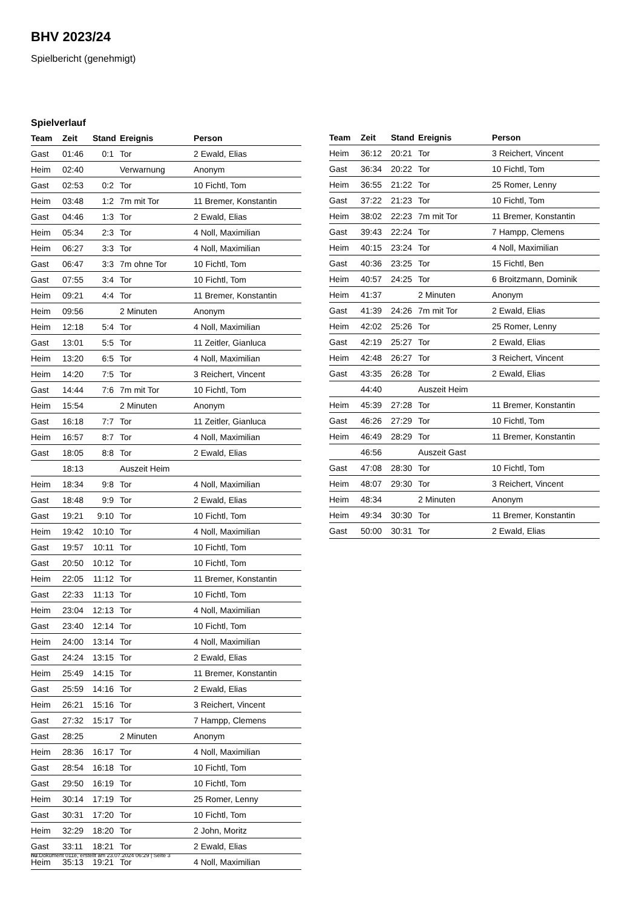BHV 2023/24
Spielbericht (genehmigt)
Spielverlauf
| Team | Zeit | Stand | Ereignis | Person |
| --- | --- | --- | --- | --- |
| Gast | 01:46 | 0:1 | Tor | 2 Ewald, Elias |
| Heim | 02:40 | | Verwarnung | Anonym |
| Gast | 02:53 | 0:2 | Tor | 10 Fichtl, Tom |
| Heim | 03:48 | 1:2 | 7m mit Tor | 11 Bremer, Konstantin |
| Gast | 04:46 | 1:3 | Tor | 2 Ewald, Elias |
| Heim | 05:34 | 2:3 | Tor | 4 Noll, Maximilian |
| Heim | 06:27 | 3:3 | Tor | 4 Noll, Maximilian |
| Gast | 06:47 | 3:3 | 7m ohne Tor | 10 Fichtl, Tom |
| Gast | 07:55 | 3:4 | Tor | 10 Fichtl, Tom |
| Heim | 09:21 | 4:4 | Tor | 11 Bremer, Konstantin |
| Heim | 09:56 | | 2 Minuten | Anonym |
| Heim | 12:18 | 5:4 | Tor | 4 Noll, Maximilian |
| Gast | 13:01 | 5:5 | Tor | 11 Zeitler, Gianluca |
| Heim | 13:20 | 6:5 | Tor | 4 Noll, Maximilian |
| Heim | 14:20 | 7:5 | Tor | 3 Reichert, Vincent |
| Gast | 14:44 | 7:6 | 7m mit Tor | 10 Fichtl, Tom |
| Heim | 15:54 | | 2 Minuten | Anonym |
| Gast | 16:18 | 7:7 | Tor | 11 Zeitler, Gianluca |
| Heim | 16:57 | 8:7 | Tor | 4 Noll, Maximilian |
| Gast | 18:05 | 8:8 | Tor | 2 Ewald, Elias |
| | 18:13 | | Auszeit Heim | |
| Heim | 18:34 | 9:8 | Tor | 4 Noll, Maximilian |
| Gast | 18:48 | 9:9 | Tor | 2 Ewald, Elias |
| Gast | 19:21 | 9:10 | Tor | 10 Fichtl, Tom |
| Heim | 19:42 | 10:10 | Tor | 4 Noll, Maximilian |
| Gast | 19:57 | 10:11 | Tor | 10 Fichtl, Tom |
| Gast | 20:50 | 10:12 | Tor | 10 Fichtl, Tom |
| Heim | 22:05 | 11:12 | Tor | 11 Bremer, Konstantin |
| Gast | 22:33 | 11:13 | Tor | 10 Fichtl, Tom |
| Heim | 23:04 | 12:13 | Tor | 4 Noll, Maximilian |
| Gast | 23:40 | 12:14 | Tor | 10 Fichtl, Tom |
| Heim | 24:00 | 13:14 | Tor | 4 Noll, Maximilian |
| Gast | 24:24 | 13:15 | Tor | 2 Ewald, Elias |
| Heim | 25:49 | 14:15 | Tor | 11 Bremer, Konstantin |
| Gast | 25:59 | 14:16 | Tor | 2 Ewald, Elias |
| Heim | 26:21 | 15:16 | Tor | 3 Reichert, Vincent |
| Gast | 27:32 | 15:17 | Tor | 7 Hampp, Clemens |
| Gast | 28:25 | | 2 Minuten | Anonym |
| Heim | 28:36 | 16:17 | Tor | 4 Noll, Maximilian |
| Gast | 28:54 | 16:18 | Tor | 10 Fichtl, Tom |
| Gast | 29:50 | 16:19 | Tor | 10 Fichtl, Tom |
| Heim | 30:14 | 17:19 | Tor | 25 Romer, Lenny |
| Gast | 30:31 | 17:20 | Tor | 10 Fichtl, Tom |
| Heim | 32:29 | 18:20 | Tor | 2 John, Moritz |
| Gast | 33:11 | 18:21 | Tor | 2 Ewald, Elias |
| Heim | 35:13 | 19:21 | Tor | 4 Noll, Maximilian |
| Team | Zeit | Stand | Ereignis | Person |
| --- | --- | --- | --- | --- |
| Heim | 36:12 | 20:21 | Tor | 3 Reichert, Vincent |
| Gast | 36:34 | 20:22 | Tor | 10 Fichtl, Tom |
| Heim | 36:55 | 21:22 | Tor | 25 Romer, Lenny |
| Gast | 37:22 | 21:23 | Tor | 10 Fichtl, Tom |
| Heim | 38:02 | 22:23 | 7m mit Tor | 11 Bremer, Konstantin |
| Gast | 39:43 | 22:24 | Tor | 7 Hampp, Clemens |
| Heim | 40:15 | 23:24 | Tor | 4 Noll, Maximilian |
| Gast | 40:36 | 23:25 | Tor | 15 Fichtl, Ben |
| Heim | 40:57 | 24:25 | Tor | 6 Broitzmann, Dominik |
| Heim | 41:37 | | 2 Minuten | Anonym |
| Gast | 41:39 | 24:26 | 7m mit Tor | 2 Ewald, Elias |
| Heim | 42:02 | 25:26 | Tor | 25 Romer, Lenny |
| Gast | 42:19 | 25:27 | Tor | 2 Ewald, Elias |
| Heim | 42:48 | 26:27 | Tor | 3 Reichert, Vincent |
| Gast | 43:35 | 26:28 | Tor | 2 Ewald, Elias |
| | 44:40 | | Auszeit Heim | |
| Heim | 45:39 | 27:28 | Tor | 11 Bremer, Konstantin |
| Gast | 46:26 | 27:29 | Tor | 10 Fichtl, Tom |
| Heim | 46:49 | 28:29 | Tor | 11 Bremer, Konstantin |
| | 46:56 | | Auszeit Gast | |
| Gast | 47:08 | 28:30 | Tor | 10 Fichtl, Tom |
| Heim | 48:07 | 29:30 | Tor | 3 Reichert, Vincent |
| Heim | 48:34 | | 2 Minuten | Anonym |
| Heim | 49:34 | 30:30 | Tor | 11 Bremer, Konstantin |
| Gast | 50:00 | 30:31 | Tor | 2 Ewald, Elias |
nu.Dokument 011e, erstellt am 23.07.2024 06:29 | Seite 3